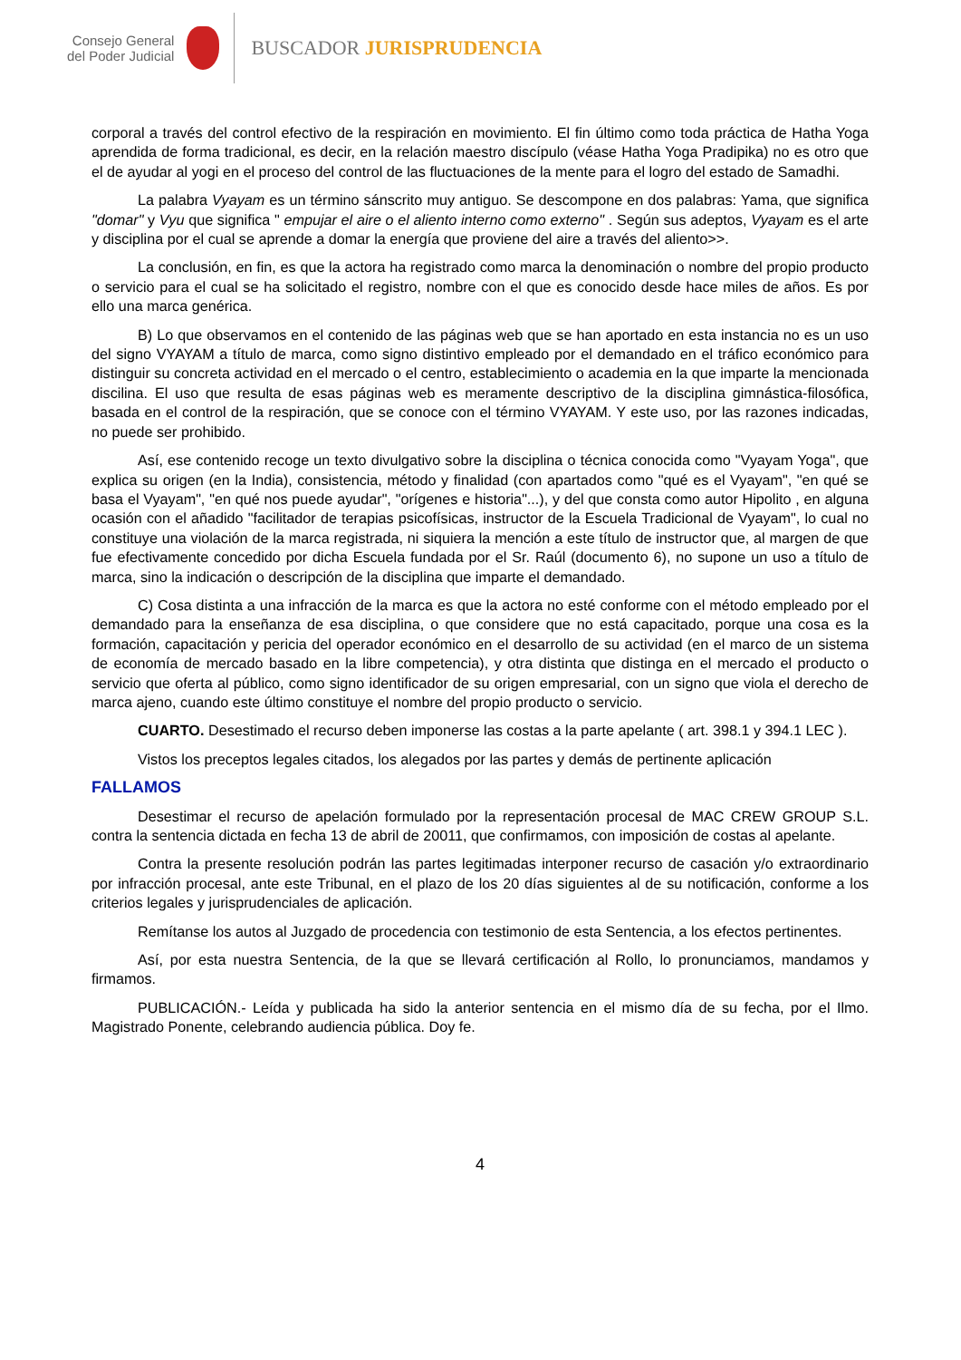Consejo General
del Poder Judicial
BUSCADOR JURISPRUDENCIA
corporal a través del control efectivo de la respiración en movimiento. El fin último como toda práctica de Hatha Yoga aprendida de forma tradicional, es decir, en la relación maestro discípulo (véase Hatha Yoga Pradipika) no es otro que el de ayudar al yogi en el proceso del control de las fluctuaciones de la mente para el logro del estado de Samadhi.
La palabra Vyayam es un término sánscrito muy antiguo. Se descompone en dos palabras: Yama, que significa "domar" y Vyu que significa " empujar el aire o el aliento interno como externo" . Según sus adeptos, Vyayam es el arte y disciplina por el cual se aprende a domar la energía que proviene del aire a través del aliento>>.
La conclusión, en fin, es que la actora ha registrado como marca la denominación o nombre del propio producto o servicio para el cual se ha solicitado el registro, nombre con el que es conocido desde hace miles de años. Es por ello una marca genérica.
B) Lo que observamos en el contenido de las páginas web que se han aportado en esta instancia no es un uso del signo VYAYAM a título de marca, como signo distintivo empleado por el demandado en el tráfico económico para distinguir su concreta actividad en el mercado o el centro, establecimiento o academia en la que imparte la mencionada discilina. El uso que resulta de esas páginas web es meramente descriptivo de la disciplina gimnástica-filosófica, basada en el control de la respiración, que se conoce con el término VYAYAM. Y este uso, por las razones indicadas, no puede ser prohibido.
Así, ese contenido recoge un texto divulgativo sobre la disciplina o técnica conocida como "Vyayam Yoga", que explica su origen (en la India), consistencia, método y finalidad (con apartados como "qué es el Vyayam", "en qué se basa el Vyayam", "en qué nos puede ayudar", "orígenes e historia"...), y del que consta como autor Hipolito , en alguna ocasión con el añadido "facilitador de terapias psicofísicas, instructor de la Escuela Tradicional de Vyayam", lo cual no constituye una violación de la marca registrada, ni siquiera la mención a este título de instructor que, al margen de que fue efectivamente concedido por dicha Escuela fundada por el Sr. Raúl (documento 6), no supone un uso a título de marca, sino la indicación o descripción de la disciplina que imparte el demandado.
C) Cosa distinta a una infracción de la marca es que la actora no esté conforme con el método empleado por el demandado para la enseñanza de esa disciplina, o que considere que no está capacitado, porque una cosa es la formación, capacitación y pericia del operador económico en el desarrollo de su actividad (en el marco de un sistema de economía de mercado basado en la libre competencia), y otra distinta que distinga en el mercado el producto o servicio que oferta al público, como signo identificador de su origen empresarial, con un signo que viola el derecho de marca ajeno, cuando este último constituye el nombre del propio producto o servicio.
CUARTO. Desestimado el recurso deben imponerse las costas a la parte apelante ( art. 398.1 y 394.1 LEC ).
Vistos los preceptos legales citados, los alegados por las partes y demás de pertinente aplicación
FALLAMOS
Desestimar el recurso de apelación formulado por la representación procesal de MAC CREW GROUP S.L. contra la sentencia dictada en fecha 13 de abril de 20011, que confirmamos, con imposición de costas al apelante.
Contra la presente resolución podrán las partes legitimadas interponer recurso de casación y/o extraordinario por infracción procesal, ante este Tribunal, en el plazo de los 20 días siguientes al de su notificación, conforme a los criterios legales y jurisprudenciales de aplicación.
Remítanse los autos al Juzgado de procedencia con testimonio de esta Sentencia, a los efectos pertinentes.
Así, por esta nuestra Sentencia, de la que se llevará certificación al Rollo, lo pronunciamos, mandamos y firmamos.
PUBLICACIÓN.- Leída y publicada ha sido la anterior sentencia en el mismo día de su fecha, por el Ilmo. Magistrado Ponente, celebrando audiencia pública. Doy fe.
4